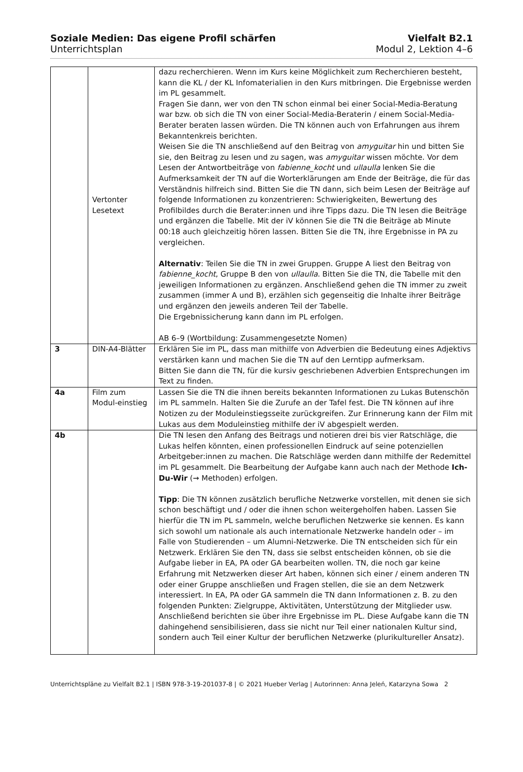Soziale Medien: Das eigene Profil schärfen Vielfalt B2.1
Unterrichtsplan Modul 2, Lektion 4–6
| | Vertonter Lesetext | dazu recherchieren. Wenn im Kurs keine Möglichkeit zum Recherchieren besteht, kann die KL / der KL Infomaterialien in den Kurs mitbringen. Die Ergebnisse werden im PL gesammelt. Fragen Sie dann, wer von den TN schon einmal bei einer Social-Media-Beratung war bzw. ob sich die TN von einer Social-Media-Beraterin / einem Social-Media-Berater beraten lassen würden. Die TN können auch von Erfahrungen aus ihrem Bekanntenkreis berichten. Weisen Sie die TN anschließend auf den Beitrag von amyguitar hin und bitten Sie sie, den Beitrag zu lesen und zu sagen, was amyguitar wissen möchte. Vor dem Lesen der Antwortbeiträge von fabienne_kocht und ullaulla lenken Sie die Aufmerksamkeit der TN auf die Worterklärungen am Ende der Beiträge, die für das Verständnis hilfreich sind. Bitten Sie die TN dann, sich beim Lesen der Beiträge auf folgende Informationen zu konzentrieren: Schwierigkeiten, Bewertung des Profilbildes durch die Berater:innen und ihre Tipps dazu. Die TN lesen die Beiträge und ergänzen die Tabelle. Mit der iV können Sie die TN die Beiträge ab Minute 00:18 auch gleichzeitig hören lassen. Bitten Sie die TN, ihre Ergebnisse in PA zu vergleichen. Alternativ : Teilen Sie die TN in zwei Gruppen. Gruppe A liest den Beitrag von fabienne_kocht , Gruppe B den von ullaulla . Bitten Sie die TN, die Tabelle mit den jeweiligen Informationen zu ergänzen. Anschließend gehen die TN immer zu zweit zusammen (immer A und B), erzählen sich gegenseitig die Inhalte ihrer Beiträge und ergänzen den jeweils anderen Teil der Tabelle. Die Ergebnissicherung kann dann im PL erfolgen. AB 6–9 (Wortbildung: Zusammengesetzte Nomen) |
| 3 | DIN-A4-Blätter | Erklären Sie im PL, dass man mithilfe von Adverbien die Bedeutung eines Adjektivs verstärken kann und machen Sie die TN auf den Lerntipp aufmerksam. Bitten Sie dann die TN, für die kursiv geschriebenen Adverbien Entsprechungen im Text zu finden. |
| 4a | Film zum Modul-einstieg | Lassen Sie die TN die ihnen bereits bekannten Informationen zu Lukas Butenschön im PL sammeln. Halten Sie die Zurufe an der Tafel fest. Die TN können auf ihre Notizen zu der Moduleinstiegsseite zurückgreifen. Zur Erinnerung kann der Film mit Lukas aus dem Moduleinstieg mithilfe der iV abgespielt werden. |
| 4b | | Die TN lesen den Anfang des Beitrags und notieren drei bis vier Ratschläge, die Lukas helfen könnten, einen professionellen Eindruck auf seine potenziellen Arbeitgeber:innen zu machen. Die Ratschläge werden dann mithilfe der Redemittel im PL gesammelt. Die Bearbeitung der Aufgabe kann auch nach der Methode Ich-Du-Wir (→ Methoden) erfolgen. Tipp : Die TN können zusätzlich berufliche Netzwerke vorstellen, mit denen sie sich schon beschäftigt und / oder die ihnen schon weitergeholfen haben. Lassen Sie hierfür die TN im PL sammeln, welche beruflichen Netzwerke sie kennen. Es kann sich sowohl um nationale als auch internationale Netzwerke handeln oder – im Falle von Studierenden – um Alumni-Netzwerke. Die TN entscheiden sich für ein Netzwerk. Erklären Sie den TN, dass sie selbst entscheiden können, ob sie die Aufgabe lieber in EA, PA oder GA bearbeiten wollen. TN, die noch gar keine Erfahrung mit Netzwerken dieser Art haben, können sich einer / einem anderen TN oder einer Gruppe anschließen und Fragen stellen, die sie an dem Netzwerk interessiert. In EA, PA oder GA sammeln die TN dann Informationen z. B. zu den folgenden Punkten: Zielgruppe, Aktivitäten, Unterstützung der Mitglieder usw. Anschließend berichten sie über ihre Ergebnisse im PL. Diese Aufgabe kann die TN dahingehend sensibilisieren, dass sie nicht nur Teil einer nationalen Kultur sind, sondern auch Teil einer Kultur der beruflichen Netzwerke (plurikultureller Ansatz). |
Unterrichtspläne zu Vielfalt B2.1 | ISBN 978-3-19-201037-8 | © 2021 Hueber Verlag | Autorinnen: Anna Jeleń, Katarzyna Sowa 2